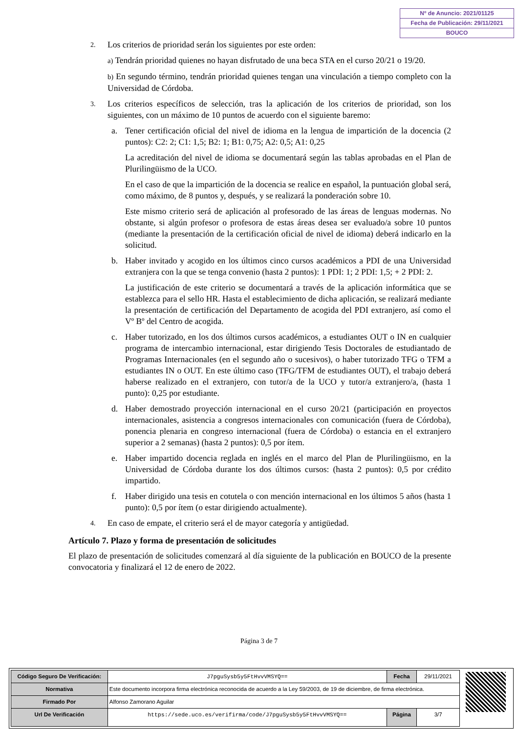Nº de Anuncio: 2021/01125
Fecha de Publicación: 29/11/2021
BOUCO
2.
Los criterios de prioridad serán los siguientes por este orden:
a) Tendrán prioridad quienes no hayan disfrutado de una beca STA en el curso 20/21 o 19/20.
b) En segundo término, tendrán prioridad quienes tengan una vinculación a tiempo completo con la Universidad de Córdoba.
3.
Los criterios específicos de selección, tras la aplicación de los criterios de prioridad, son los siguientes, con un máximo de 10 puntos de acuerdo con el siguiente baremo:
a. Tener certificación oficial del nivel de idioma en la lengua de impartición de la docencia (2 puntos): C2: 2; C1: 1,5; B2: 1; B1: 0,75; A2: 0,5; A1: 0,25
La acreditación del nivel de idioma se documentará según las tablas aprobadas en el Plan de Plurilingüismo de la UCO.
En el caso de que la impartición de la docencia se realice en español, la puntuación global será, como máximo, de 8 puntos y, después, y se realizará la ponderación sobre 10.
Este mismo criterio será de aplicación al profesorado de las áreas de lenguas modernas. No obstante, si algún profesor o profesora de estas áreas desea ser evaluado/a sobre 10 puntos (mediante la presentación de la certificación oficial de nivel de idioma) deberá indicarlo en la solicitud.
b. Haber invitado y acogido en los últimos cinco cursos académicos a PDI de una Universidad extranjera con la que se tenga convenio (hasta 2 puntos): 1 PDI: 1; 2 PDI: 1,5; + 2 PDI: 2.
La justificación de este criterio se documentará a través de la aplicación informática que se establezca para el sello HR. Hasta el establecimiento de dicha aplicación, se realizará mediante la presentación de certificación del Departamento de acogida del PDI extranjero, así como el Vº Bº del Centro de acogida.
c. Haber tutorizado, en los dos últimos cursos académicos, a estudiantes OUT o IN en cualquier programa de intercambio internacional, estar dirigiendo Tesis Doctorales de estudiantado de Programas Internacionales (en el segundo año o sucesivos), o haber tutorizado TFG o TFM a estudiantes IN o OUT. En este último caso (TFG/TFM de estudiantes OUT), el trabajo deberá haberse realizado en el extranjero, con tutor/a de la UCO y tutor/a extranjero/a, (hasta 1 punto): 0,25 por estudiante.
d. Haber demostrado proyección internacional en el curso 20/21 (participación en proyectos internacionales, asistencia a congresos internacionales con comunicación (fuera de Córdoba), ponencia plenaria en congreso internacional (fuera de Córdoba) o estancia en el extranjero superior a 2 semanas) (hasta 2 puntos): 0,5 por ítem.
e. Haber impartido docencia reglada en inglés en el marco del Plan de Plurilingüismo, en la Universidad de Córdoba durante los dos últimos cursos: (hasta 2 puntos): 0,5 por crédito impartido.
f. Haber dirigido una tesis en cotutela o con mención internacional en los últimos 5 años (hasta 1 punto): 0,5 por ítem (o estar dirigiendo actualmente).
4.
En caso de empate, el criterio será el de mayor categoría y antigüedad.
Artículo 7. Plazo y forma de presentación de solicitudes
El plazo de presentación de solicitudes comenzará al día siguiente de la publicación en BOUCO de la presente convocatoria y finalizará el 12 de enero de 2022.
Página 3 de 7
| Código Seguro De Verificación: | J7pguSysb5y5FtHvvVMSYQ== | Fecha | 29/11/2021 |
| Normativa | Este documento incorpora firma electrónica reconocida de acuerdo a la Ley 59/2003, de 19 de diciembre, de firma electrónica. | | |
| Firmado Por | Alfonso Zamorano Aguilar | | |
| Url De Verificación | https://sede.uco.es/verifirma/code/J7pguSysb5y5FtHvvVMSYQ== | Página | 3/7 |